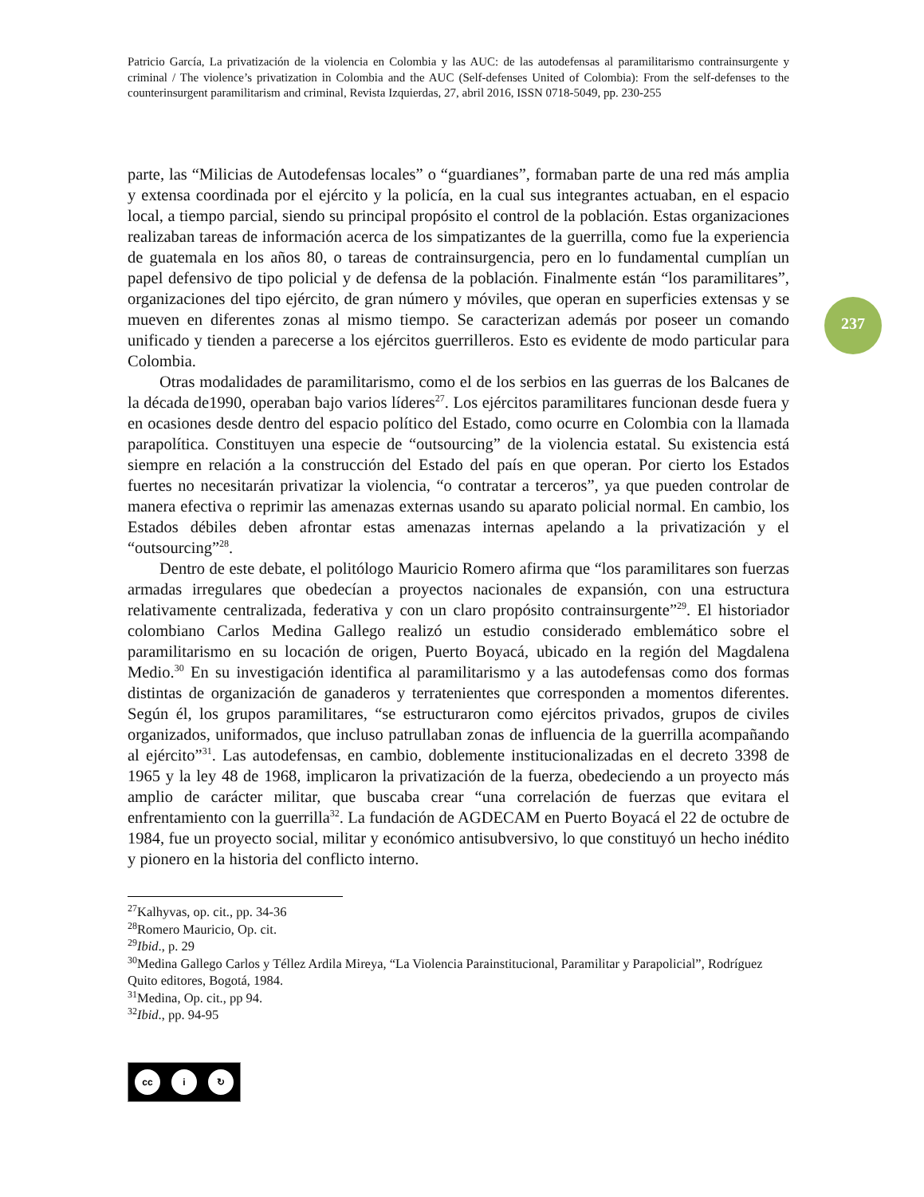Patricio García, La privatización de la violencia en Colombia y las AUC: de las autodefensas al paramilitarismo contrainsurgente y criminal / The violence’s privatization in Colombia and the AUC (Self-defenses United of Colombia): From the self-defenses to the counterinsurgent paramilitarism and criminal, Revista Izquierdas, 27, abril 2016, ISSN 0718-5049, pp. 230-255
237
parte, las “Milicias de Autodefensas locales” o “guardianes”, formaban parte de una red más amplia y extensa coordinada por el ejército y la policía, en la cual sus integrantes actuaban, en el espacio local, a tiempo parcial, siendo su principal propósito el control de la población. Estas organizaciones realizaban tareas de información acerca de los simpatizantes de la guerrilla, como fue la experiencia de guatemala en los años 80, o tareas de contrainsurgencia, pero en lo fundamental cumplían un papel defensivo de tipo policial y de defensa de la población. Finalmente están “los paramilitares”, organizaciones del tipo ejército, de gran número y móviles, que operan en superficies extensas y se mueven en diferentes zonas al mismo tiempo. Se caracterizan además por poseer un comando unificado y tienden a parecerse a los ejércitos guerrilleros. Esto es evidente de modo particular para Colombia.
Otras modalidades de paramilitarismo, como el de los serbios en las guerras de los Balcanes de la década de1990, operaban bajo varios líderes<sup>27</sup>. Los ejércitos paramilitares funcionan desde fuera y en ocasiones desde dentro del espacio político del Estado, como ocurre en Colombia con la llamada parapolítica. Constituyen una especie de “outsourcing” de la violencia estatal. Su existencia está siempre en relación a la construcción del Estado del país en que operan. Por cierto los Estados fuertes no necesitarán privatizar la violencia, “o contratar a terceros”, ya que pueden controlar de manera efectiva o reprimir las amenazas externas usando su aparato policial normal. En cambio, los Estados débiles deben afrontar estas amenazas internas apelando a la privatización y el “outsourcing”<sup>28</sup>.
Dentro de este debate, el politólogo Mauricio Romero afirma que “los paramilitares son fuerzas armadas irregulares que obedecían a proyectos nacionales de expansión, con una estructura relativamente centralizada, federativa y con un claro propósito contrainsurgente”<sup>29</sup>. El historiador colombiano Carlos Medina Gallego realizó un estudio considerado emblemático sobre el paramilitarismo en su locación de origen, Puerto Boyacá, ubicado en la región del Magdalena Medio.<sup>30</sup> En su investigación identifica al paramilitarismo y a las autodefensas como dos formas distintas de organización de ganaderos y terratenientes que corresponden a momentos diferentes. Según él, los grupos paramilitares, “se estructuraron como ejércitos privados, grupos de civiles organizados, uniformados, que incluso patrullaban zonas de influencia de la guerrilla acompañando al ejército”<sup>31</sup>. Las autodefensas, en cambio, doblemente institucionalizadas en el decreto 3398 de 1965 y la ley 48 de 1968, implicaron la privatización de la fuerza, obedeciendo a un proyecto más amplio de carácter militar, que buscaba crear “una correlación de fuerzas que evitara el enfrentamiento con la guerrilla<sup>32</sup>. La fundación de AGDECAM en Puerto Boyacá el 22 de octubre de 1984, fue un proyecto social, militar y económico antisubversivo, lo que constituyó un hecho inédito y pionero en la historia del conflicto interno.
<sup>27</sup> Kalhyvas, op. cit., pp. 34-36
<sup>28</sup> Romero Mauricio, Op. cit.
<sup>29</sup> Ibid., p. 29
<sup>30</sup> Medina Gallego Carlos y Téllez Ardila Mireya, “La Violencia Parainstitucional, Paramilitar y Parapolicial”, Rodríguez Quito editores, Bogotá, 1984.
<sup>31</sup> Medina, Op. cit., pp 94.
<sup>32</sup> Ibid., pp. 94-95
cc i ↻